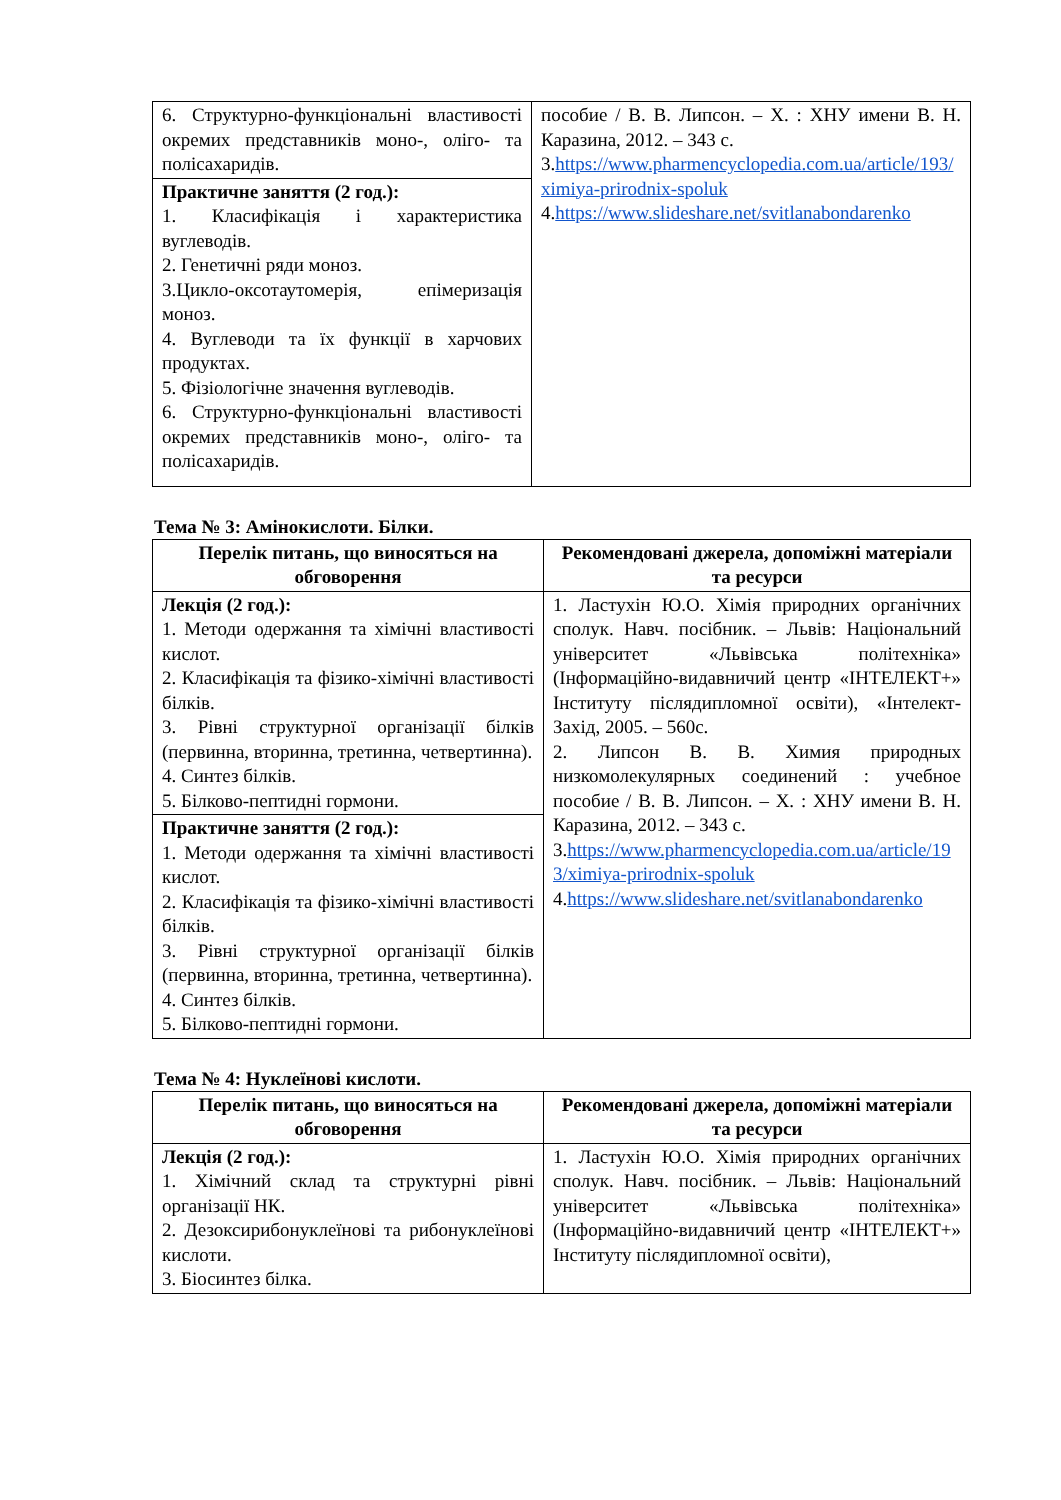| 6. Структурно-функціональні властивості окремих представників моно-, оліго- та полісахаридів. | пособие / В. В. Липсон. – Х. : ХНУ имени В. Н. Каразина, 2012. – 343 с. 3. https://www.pharmencyclopedia.com.ua/article/193/ximiya-prirodnix-spoluk 4. https://www.slideshare.net/svitlanabondarenko |
| Практичне заняття (2 год.): 1. Класифікація і характеристика вуглеводів. 2. Генетичні ряди моноз. 3.Цикло-оксотаутомерія, епімеризація моноз. 4. Вуглеводи та їх функції в харчових продуктах. 5. Фізіологічне значення вуглеводів. 6. Структурно-функціональні властивості окремих представників моно-, оліго- та полісахаридів. | |
Тема № 3: Амінокислоти. Білки.
| Перелік питань, що виносяться на обговорення | Рекомендовані джерела, допоміжні матеріали та ресурси |
| --- | --- |
| Лекція (2 год.): 1. Методи одержання та хімічні властивості кислот. 2. Класифікація та фізико-хімічні властивості білків. 3. Рівні структурної організації білків (первинна, вторинна, третинна, четвертинна). 4. Синтез білків. 5. Білково-пептидні гормони. | 1. Ластухін Ю.О. Хімія природних органічних сполук. Навч. посібник. – Львів: Національний університет «Львівська політехніка» (Інформаційно-видавничий центр «ІНТЕЛЕКТ+» Інституту післядипломної освіти), «Інтелект-Захід, 2005. – 560с. 2. Липсон В. В. Химия природных низкомолекулярных соединений : учебное пособие / В. В. Липсон. – Х. : ХНУ имени В. Н. Каразина, 2012. – 343 с. 3. https://www.pharmencyclopedia.com.ua/article/193/ximiya-prirodnix-spoluk 4. https://www.slideshare.net/svitlanabondarenko |
| Практичне заняття (2 год.): 1. Методи одержання та хімічні властивості кислот. 2. Класифікація та фізико-хімічні властивості білків. 3. Рівні структурної організації білків (первинна, вторинна, третинна, четвертинна). 4. Синтез білків. 5. Білково-пептидні гормони. | |
Тема № 4: Нуклеїнові кислоти.
| Перелік питань, що виносяться на обговорення | Рекомендовані джерела, допоміжні матеріали та ресурси |
| --- | --- |
| Лекція (2 год.): 1. Хімічний склад та структурні рівні організації НК. 2. Дезоксирибонуклеїнові та рибонуклеїнові кислоти. 3. Біосинтез білка. | 1. Ластухін Ю.О. Хімія природних органічних сполук. Навч. посібник. – Львів: Національний університет «Львівська політехніка» (Інформаційно-видавничий центр «ІНТЕЛЕКТ+» Інституту післядипломної освіти), |